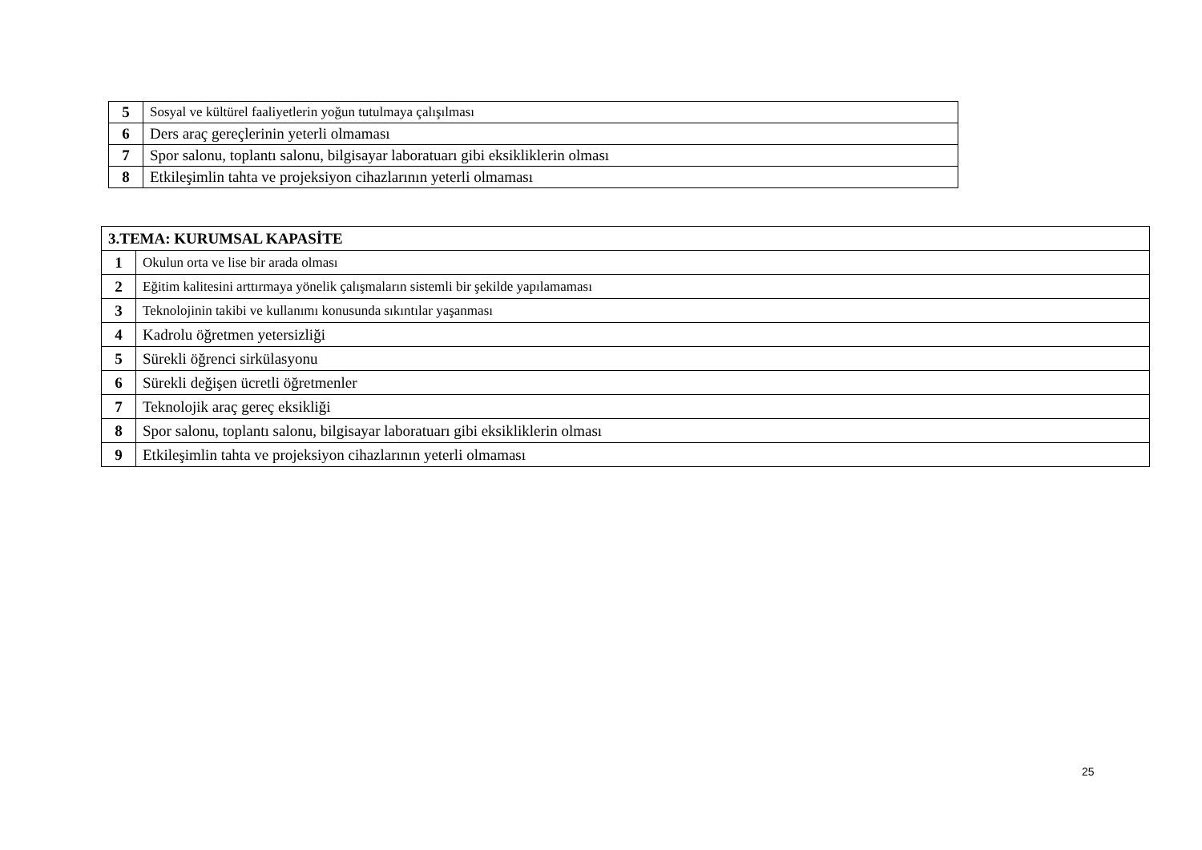| 5 | Sosyal ve kültürel faaliyetlerin yoğun tutulmaya çalışılması |
| 6 | Ders araç gereçlerinin yeterli olmaması |
| 7 | Spor salonu, toplantı salonu, bilgisayar laboratuarı gibi eksikliklerin olması |
| 8 | Etkileşimlin tahta ve projeksiyon cihazlarının yeterli olmaması |
| 3.TEMA: KURUMSAL KAPASİTE | |
| 1 | Okulun orta ve lise bir arada olması |
| 2 | Eğitim kalitesini arttırmaya yönelik çalışmaların sistemli bir şekilde yapılamaması |
| 3 | Teknolojinin takibi ve kullanımı konusunda sıkıntılar yaşanması |
| 4 | Kadrolu öğretmen yetersizliği |
| 5 | Sürekli öğrenci sirkülasyonu |
| 6 | Sürekli değişen ücretli öğretmenler |
| 7 | Teknolojik araç gereç eksikliği |
| 8 | Spor salonu, toplantı salonu, bilgisayar laboratuarı gibi eksikliklerin olması |
| 9 | Etkileşimlin tahta ve projeksiyon cihazlarının yeterli olmaması |
25